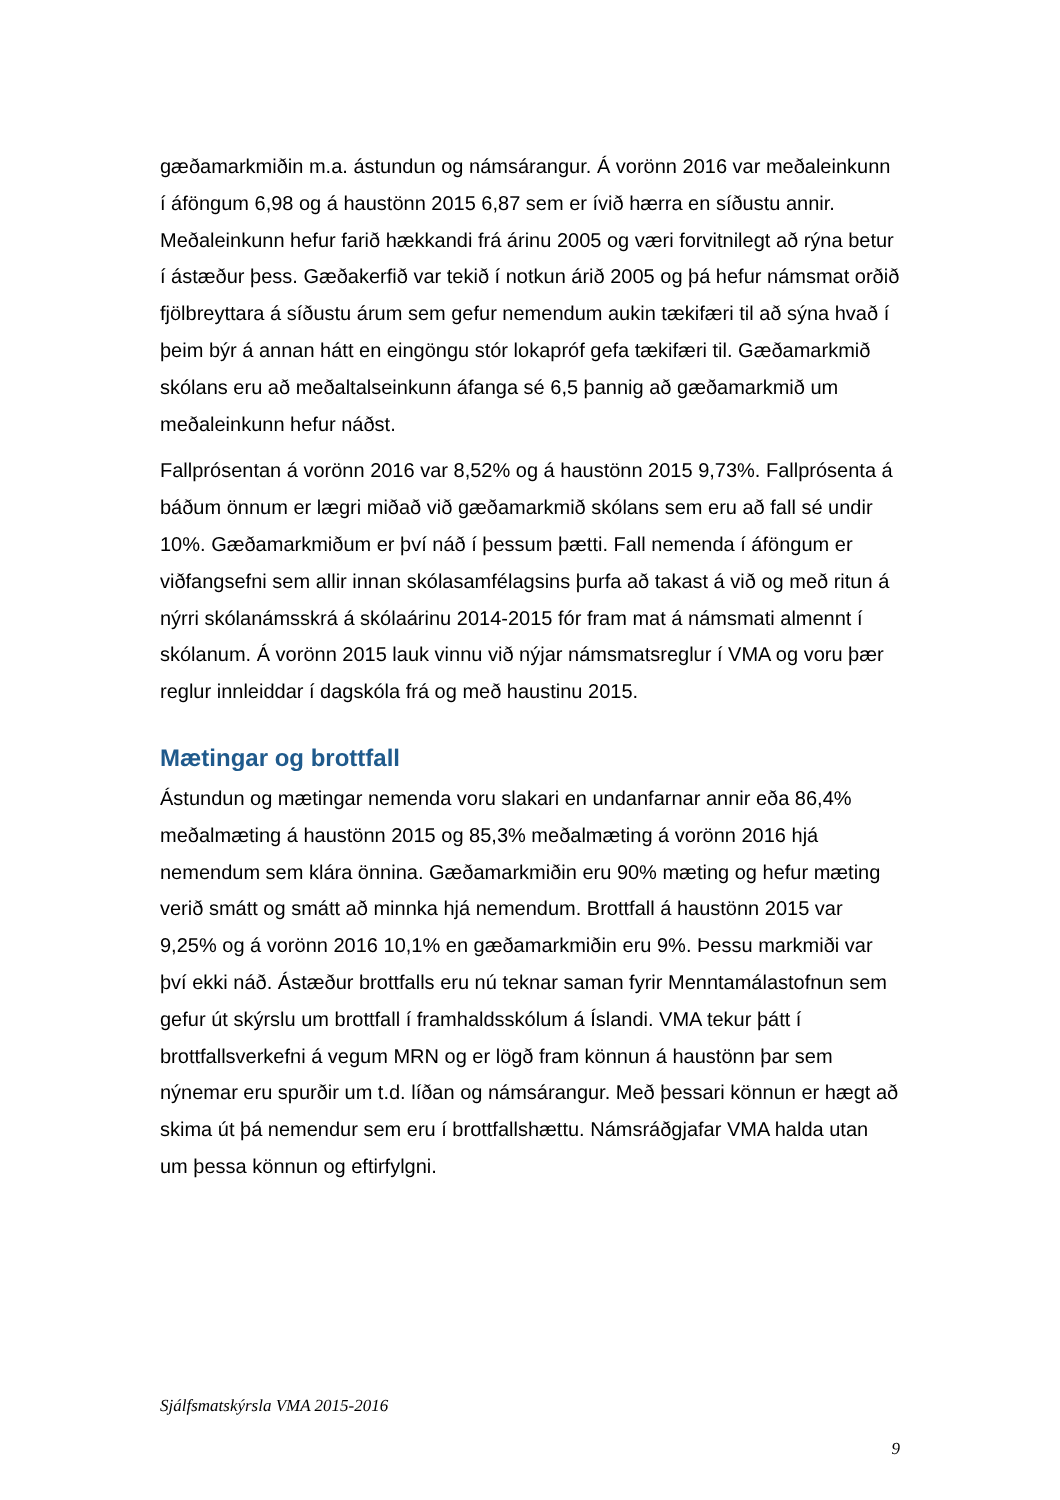gæðamarkmiðin m.a. ástundun og námsárangur. Á vorönn 2016 var meðaleinkunn í áföngum 6,98 og á haustönn 2015 6,87 sem er ívið hærra en síðustu annir. Meðaleinkunn hefur farið hækkandi frá árinu 2005 og væri forvitnilegt að rýna betur í ástæður þess. Gæðakerfið var tekið í notkun árið 2005 og þá hefur námsmat orðið fjölbreyttara á síðustu árum sem gefur nemendum aukin tækifæri til að sýna hvað í þeim býr á annan hátt en eingöngu stór lokapróf gefa tækifæri til. Gæðamarkmið skólans eru að meðaltalseinkunn áfanga sé 6,5 þannig að gæðamarkmið um meðaleinkunn hefur náðst.
Fallprósentan á vorönn 2016 var 8,52% og á haustönn 2015 9,73%. Fallprósenta á báðum önnum er lægri miðað við gæðamarkmið skólans sem eru að fall sé undir 10%. Gæðamarkmiðum er því náð í þessum þætti. Fall nemenda í áföngum er viðfangsefni sem allir innan skólasamfélagsins þurfa að takast á við og með ritun á nýrri skólanámsskrá á skólaárinu 2014-2015 fór fram mat á námsmati almennt í skólanum. Á vorönn 2015 lauk vinnu við nýjar námsmatsreglur í VMA og voru þær reglur innleiddar í dagskóla frá og með haustinu 2015.
Mætingar og brottfall
Ástundun og mætingar nemenda voru slakari en undanfarnar annir eða 86,4% meðalmæting á haustönn 2015 og 85,3% meðalmæting á vorönn 2016 hjá nemendum sem klára önnina. Gæðamarkmiðin eru 90% mæting og hefur mæting verið smátt og smátt að minnka hjá nemendum. Brottfall á haustönn 2015 var 9,25% og á vorönn 2016 10,1% en gæðamarkmiðin eru 9%. Þessu markmiði var því ekki náð. Ástæður brottfalls eru nú teknar saman fyrir Menntamálastofnun sem gefur út skýrslu um brottfall í framhaldsskólum á Íslandi. VMA tekur þátt í brottfallsverkefni á vegum MRN og er lögð fram könnun á haustönn þar sem nýnemar eru spurðir um t.d. líðan og námsárangur. Með þessari könnun er hægt að skima út þá nemendur sem eru í brottfallshættu. Námsráðgjafar VMA halda utan um þessa könnun og eftirfylgni.
Sjálfsmatskýrsla VMA 2015-2016
9